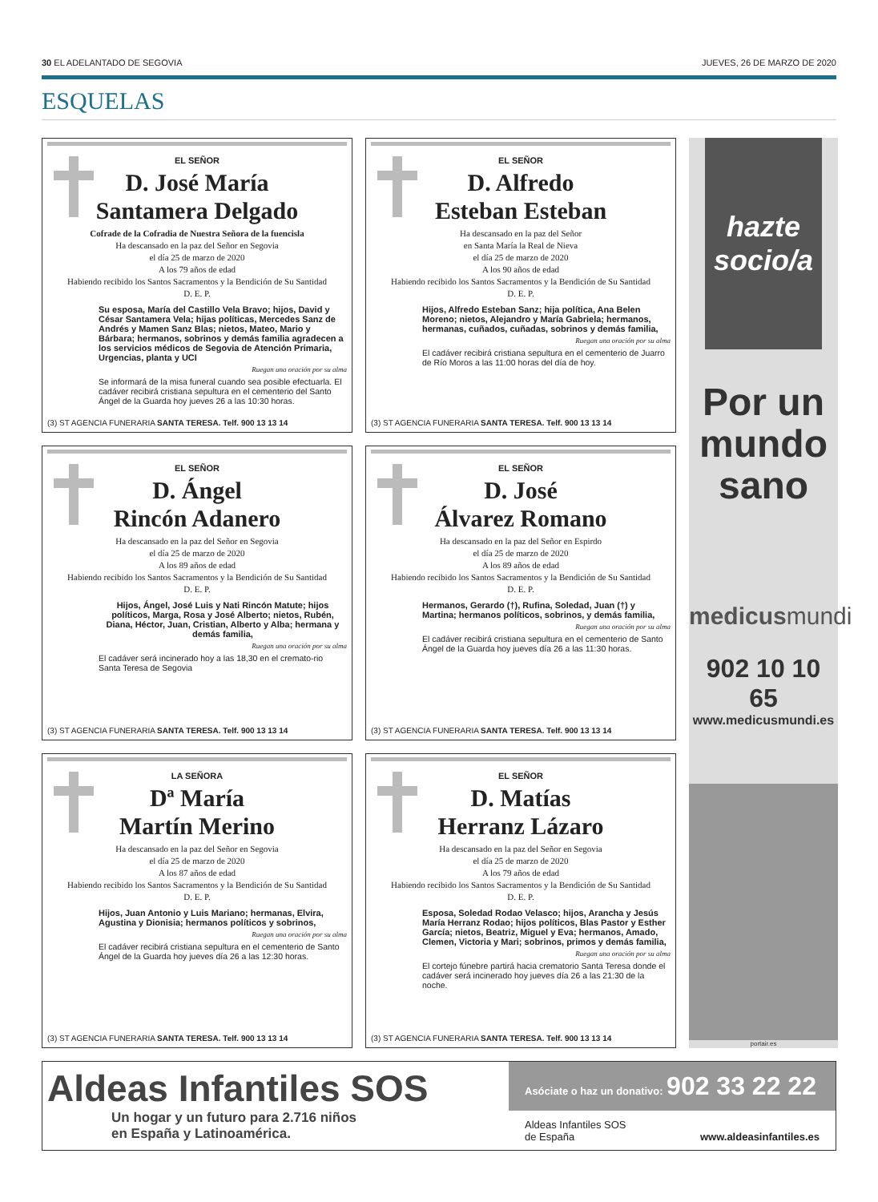30 EL ADELANTADO DE SEGOVIA JUEVES, 26 DE MARZO DE 2020
ESQUELAS
EL SEÑOR
D. José María
Santamera Delgado
Cofrade de la Cofradia de Nuestra Señora de la fuencisla
Ha descansado en la paz del Señor en Segovia
el día 25 de marzo de 2020
A los 79 años de edad
Habiendo recibido los Santos Sacramentos y la Bendición de Su Santidad
D. E. P.
Su esposa, María del Castillo Vela Bravo; hijos, David y César Santamera Vela; hijas políticas, Mercedes Sanz de Andrés y Mamen Sanz Blas; nietos, Mateo, Mario y Bárbara; hermanos, sobrinos y demás familia agradecen a los servicios médicos de Segovia de Atención Primaria, Urgencias, planta y UCI
Ruegan una oración por su alma
Se informará de la misa funeral cuando sea posible efectuarla. El cadáver recibirá cristiana sepultura en el cementerio del Santo Ángel de la Guarda hoy jueves 26 a las 10:30 horas.
(3) ST AGENCIA FUNERARIA SANTA TERESA. Telf. 900 13 13 14
EL SEÑOR
D. Alfredo
Esteban Esteban
Ha descansado en la paz del Señor
en Santa María la Real de Nieva
el día 25 de marzo de 2020
A los 90 años de edad
Habiendo recibido los Santos Sacramentos y la Bendición de Su Santidad
D. E. P.
Hijos, Alfredo Esteban Sanz; hija política, Ana Belen Moreno; nietos, Alejandro y María Gabriela; hermanos, hermanas, cuñados, cuñadas, sobrinos y demás familia,
Ruegan una oración por su alma
El cadáver recibirá cristiana sepultura en el cementerio de Juarro de Río Moros a las 11:00 horas del día de hoy.
(3) ST AGENCIA FUNERARIA SANTA TERESA. Telf. 900 13 13 14
EL SEÑOR
D. Ángel
Rincón Adanero
Ha descansado en la paz del Señor en Segovia
el día 25 de marzo de 2020
A los 89 años de edad
Habiendo recibido los Santos Sacramentos y la Bendición de Su Santidad
D. E. P.
Hijos, Ángel, José Luis y Nati Rincón Matute; hijos políticos, Marga, Rosa y José Alberto; nietos, Rubén, Diana, Héctor, Juan, Cristian, Alberto y Alba; hermana y demás familia,
Ruegan una oración por su alma
El cadáver será incinerado hoy a las 18,30 en el cremato-rio Santa Teresa de Segovia
(3) ST AGENCIA FUNERARIA SANTA TERESA. Telf. 900 13 13 14
EL SEÑOR
D. José
Álvarez Romano
Ha descansado en la paz del Señor en Espirdo
el día 25 de marzo de 2020
A los 89 años de edad
Habiendo recibido los Santos Sacramentos y la Bendición de Su Santidad
D. E. P.
Hermanos, Gerardo (†), Rufina, Soledad, Juan (†) y Martina; hermanos políticos, sobrinos, y demás familia,
Ruegan una oración por su alma
El cadáver recibirá cristiana sepultura en el cementerio de Santo Ángel de la Guarda hoy jueves día 26 a las 11:30 horas.
(3) ST AGENCIA FUNERARIA SANTA TERESA. Telf. 900 13 13 14
LA SEÑORA
Dª María
Martín Merino
Ha descansado en la paz del Señor en Segovia
el día 25 de marzo de 2020
A los 87 años de edad
Habiendo recibido los Santos Sacramentos y la Bendición de Su Santidad
D. E. P.
Hijos, Juan Antonio y Luis Mariano; hermanas, Elvira, Agustina y Dionisia; hermanos políticos y sobrinos,
Ruegan una oración por su alma
El cadáver recibirá cristiana sepultura en el cementerio de Santo Ángel de la Guarda hoy jueves día 26 a las 12:30 horas.
(3) ST AGENCIA FUNERARIA SANTA TERESA. Telf. 900 13 13 14
EL SEÑOR
D. Matías
Herranz Lázaro
Ha descansado en la paz del Señor en Segovia
el día 25 de marzo de 2020
A los 79 años de edad
Habiendo recibido los Santos Sacramentos y la Bendición de Su Santidad
D. E. P.
Esposa, Soledad Rodao Velasco; hijos, Arancha y Jesús María Herranz Rodao; hijos políticos, Blas Pastor y Esther García; nietos, Beatriz, Miguel y Eva; hermanos, Amado, Clemen, Victoria y Mari; sobrinos, primos y demás familia,
Ruegan una oración por su alma
El cortejo fúnebre partirá hacia crematorio Santa Teresa donde el cadáver será incinerado hoy jueves día 26 a las 21:30 de la noche.
(3) ST AGENCIA FUNERARIA SANTA TERESA. Telf. 900 13 13 14
hazte
socio/a
Por un
mundo
sano
medicusmundi
902 10 10 65
www.medicusmundi.es
portair.es
Aldeas Infantiles SOS
Un hogar y un futuro para 2.716 niños
en España y Latinoamérica.
Asóciate o haz un donativo: 902 33 22 22
Aldeas Infantiles SOS
de España www.aldeasinfantiles.es